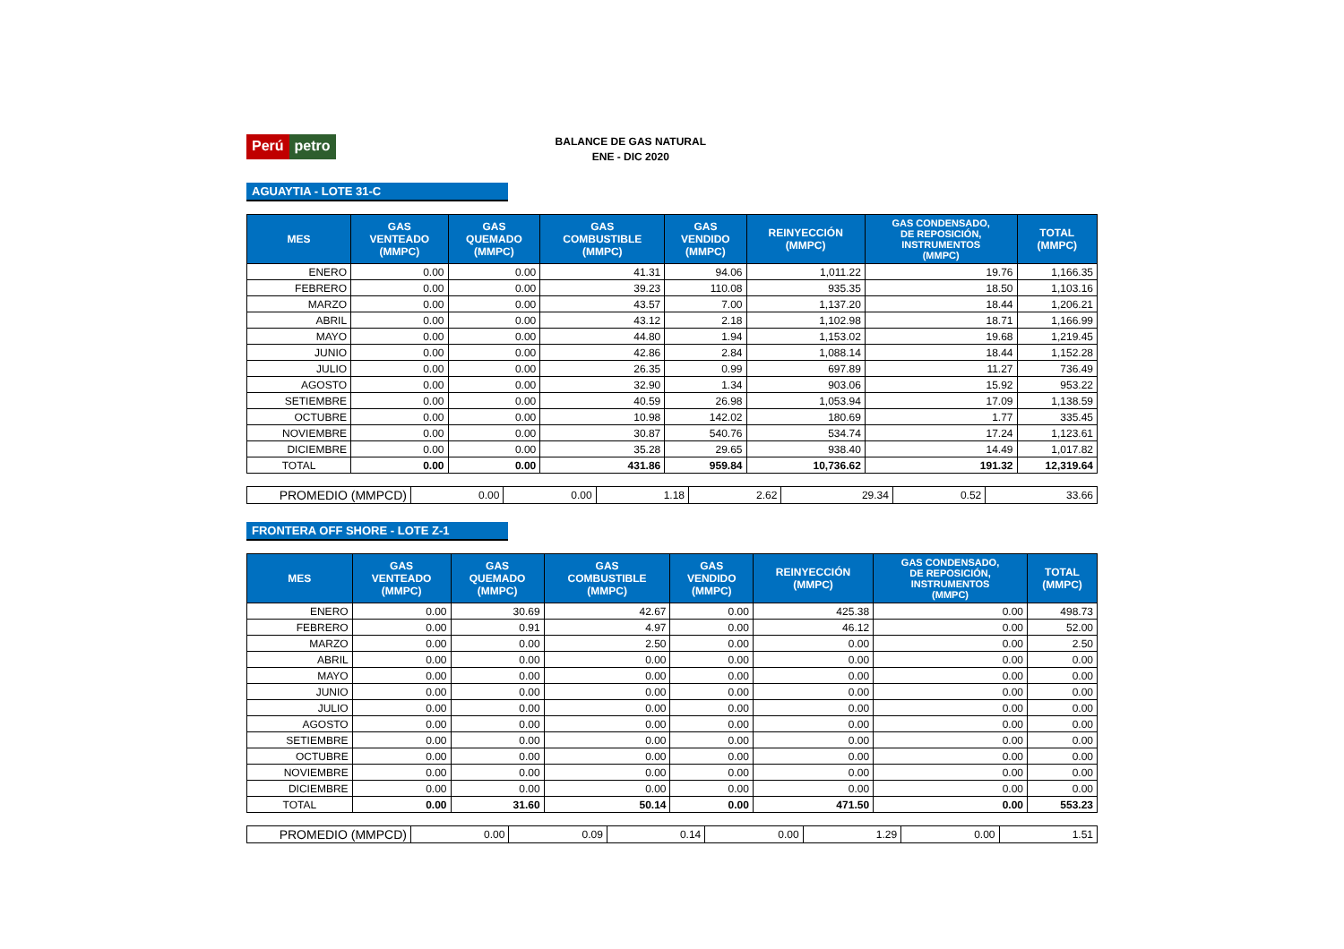Perú petro
BALANCE DE GAS NATURAL
ENE - DIC 2020
AGUAYTIA - LOTE 31-C
| MES | GAS VENTEADO (MMPC) | GAS QUEMADO (MMPC) | GAS COMBUSTIBLE (MMPC) | GAS VENDIDO (MMPC) | REINYECCIÓN (MMPC) | GAS CONDENSADO, DE REPOSICIÓN, INSTRUMENTOS (MMPC) | TOTAL (MMPC) |
| --- | --- | --- | --- | --- | --- | --- | --- |
| ENERO | 0.00 | 0.00 | 41.31 | 94.06 | 1,011.22 | 19.76 | 1,166.35 |
| FEBRERO | 0.00 | 0.00 | 39.23 | 110.08 | 935.35 | 18.50 | 1,103.16 |
| MARZO | 0.00 | 0.00 | 43.57 | 7.00 | 1,137.20 | 18.44 | 1,206.21 |
| ABRIL | 0.00 | 0.00 | 43.12 | 2.18 | 1,102.98 | 18.71 | 1,166.99 |
| MAYO | 0.00 | 0.00 | 44.80 | 1.94 | 1,153.02 | 19.68 | 1,219.45 |
| JUNIO | 0.00 | 0.00 | 42.86 | 2.84 | 1,088.14 | 18.44 | 1,152.28 |
| JULIO | 0.00 | 0.00 | 26.35 | 0.99 | 697.89 | 11.27 | 736.49 |
| AGOSTO | 0.00 | 0.00 | 32.90 | 1.34 | 903.06 | 15.92 | 953.22 |
| SETIEMBRE | 0.00 | 0.00 | 40.59 | 26.98 | 1,053.94 | 17.09 | 1,138.59 |
| OCTUBRE | 0.00 | 0.00 | 10.98 | 142.02 | 180.69 | 1.77 | 335.45 |
| NOVIEMBRE | 0.00 | 0.00 | 30.87 | 540.76 | 534.74 | 17.24 | 1,123.61 |
| DICIEMBRE | 0.00 | 0.00 | 35.28 | 29.65 | 938.40 | 14.49 | 1,017.82 |
| TOTAL | 0.00 | 0.00 | 431.86 | 959.84 | 10,736.62 | 191.32 | 12,319.64 |
| PROMEDIO (MMPCD) | 0.00 | 0.00 | 1.18 | 2.62 | 29.34 | 0.52 | 33.66 |
FRONTERA OFF SHORE - LOTE Z-1
| MES | GAS VENTEADO (MMPC) | GAS QUEMADO (MMPC) | GAS COMBUSTIBLE (MMPC) | GAS VENDIDO (MMPC) | REINYECCIÓN (MMPC) | GAS CONDENSADO, DE REPOSICIÓN, INSTRUMENTOS (MMPC) | TOTAL (MMPC) |
| --- | --- | --- | --- | --- | --- | --- | --- |
| ENERO | 0.00 | 30.69 | 42.67 | 0.00 | 425.38 | 0.00 | 498.73 |
| FEBRERO | 0.00 | 0.91 | 4.97 | 0.00 | 46.12 | 0.00 | 52.00 |
| MARZO | 0.00 | 0.00 | 2.50 | 0.00 | 0.00 | 0.00 | 2.50 |
| ABRIL | 0.00 | 0.00 | 0.00 | 0.00 | 0.00 | 0.00 | 0.00 |
| MAYO | 0.00 | 0.00 | 0.00 | 0.00 | 0.00 | 0.00 | 0.00 |
| JUNIO | 0.00 | 0.00 | 0.00 | 0.00 | 0.00 | 0.00 | 0.00 |
| JULIO | 0.00 | 0.00 | 0.00 | 0.00 | 0.00 | 0.00 | 0.00 |
| AGOSTO | 0.00 | 0.00 | 0.00 | 0.00 | 0.00 | 0.00 | 0.00 |
| SETIEMBRE | 0.00 | 0.00 | 0.00 | 0.00 | 0.00 | 0.00 | 0.00 |
| OCTUBRE | 0.00 | 0.00 | 0.00 | 0.00 | 0.00 | 0.00 | 0.00 |
| NOVIEMBRE | 0.00 | 0.00 | 0.00 | 0.00 | 0.00 | 0.00 | 0.00 |
| DICIEMBRE | 0.00 | 0.00 | 0.00 | 0.00 | 0.00 | 0.00 | 0.00 |
| TOTAL | 0.00 | 31.60 | 50.14 | 0.00 | 471.50 | 0.00 | 553.23 |
| PROMEDIO (MMPCD) | 0.00 | 0.09 | 0.14 | 0.00 | 1.29 | 0.00 | 1.51 |